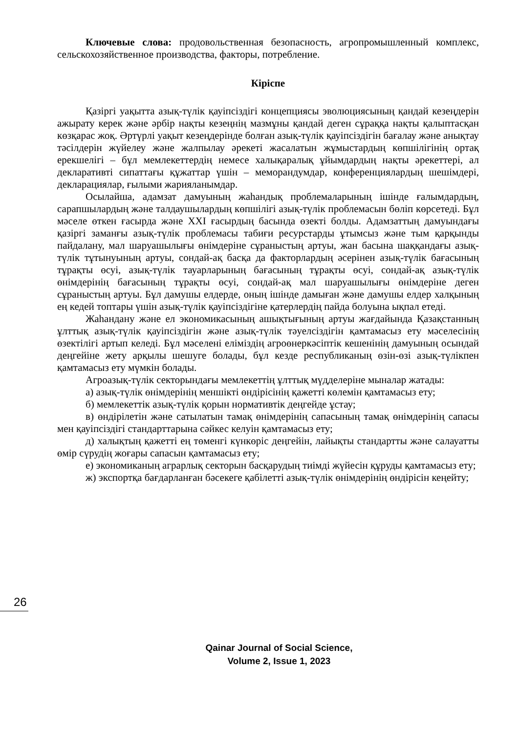Ключевые слова: продовольственная безопасность, агропромышленный комплекс, сельскохозяйственное производства, факторы, потребление.
Кіріспе
Қазіргі уақытта азық-түлік қауіпсіздігі концепциясы эволюциясының қандай кезеңдерін ажырату керек және әрбір нақты кезеңнің мазмұны қандай деген сұраққа нақты қалыптасқан көзқарас жоқ. Әртүрлі уақыт кезеңдерінде болған азық-түлік қауіпсіздігін бағалау және анықтау тәсілдерін жүйелеу және жалпылау әрекеті жасалатын жұмыстардың көпшілігінің ортақ ерекшелігі – бұл мемлекеттердің немесе халықаралық ұйымдардың нақты әрекеттері, ал декларативті сипаттағы құжаттар үшін – меморандумдар, конференциялардың шешімдері, декларациялар, ғылыми жарияланымдар.
Осылайша, адамзат дамуының жаһандық проблемаларының ішінде ғалымдардың, сарапшылардың және талдаушылардың көпшілігі азық-түлік проблемасын бөліп көрсетеді. Бұл мәселе өткен ғасырда және XXI ғасырдың басында өзекті болды. Адамзаттың дамуындағы қазіргі заманғы азық-түлік проблемасы табиғи ресурстарды ұтымсыз және тым қарқынды пайдалану, мал шаруашылығы өнімдеріне сұраныстың артуы, жан басына шаққандағы азық-түлік тұтынуының артуы, сондай-ақ басқа да факторлардың әсерінен азық-түлік бағасының тұрақты өсуі, азық-түлік тауарларының бағасының тұрақты өсуі, сондай-ақ азық-түлік өнімдерінің бағасының тұрақты өсуі, сондай-ақ мал шаруашылығы өнімдеріне деген сұраныстың артуы. Бұл дамушы елдерде, оның ішінде дамыған және дамушы елдер халқының ең кедей топтары үшін азық-түлік қауіпсіздігіне қатерлердің пайда болуына ықпал етеді.
Жаһандану және ел экономикасының ашықтығының артуы жағдайында Қазақстанның ұлттық азық-түлік қауіпсіздігін және азық-түлік тәуелсіздігін қамтамасыз ету мәселесінің өзектілігі артып келеді. Бұл мәселені еліміздің агроөнеркәсіптік кешенінің дамуының осындай деңгейіне жету арқылы шешуге болады, бұл кезде республиканың өзін-өзі азық-түлікпен қамтамасыз ету мүмкін болады.
Агроазық-түлік секторындағы мемлекеттің ұлттық мүдделеріне мыналар жатады:
а) азық-түлік өнімдерінің меншікті өндірісінің қажетті көлемін қамтамасыз ету;
б) мемлекеттік азық-түлік қорын нормативтік деңгейде ұстау;
в) өндірілетін және сатылатын тамақ өнімдерінің сапасының тамақ өнімдерінің сапасы мен қауіпсіздігі стандарттарына сәйкес келуін қамтамасыз ету;
д) халықтың қажетті ең төменгі күнкөріс деңгейін, лайықты стандартты және салауатты өмір сүрудің жоғары сапасын қамтамасыз ету;
е) экономиканың аграрлық секторын басқарудың тиімді жүйесін құруды қамтамасыз ету;
ж) экспортқа бағдарланған бәсекеге қабілетті азық-түлік өнімдерінің өндірісін кеңейту;
26
Qainar Journal of Social Science,
Volume 2, Issue 1, 2023